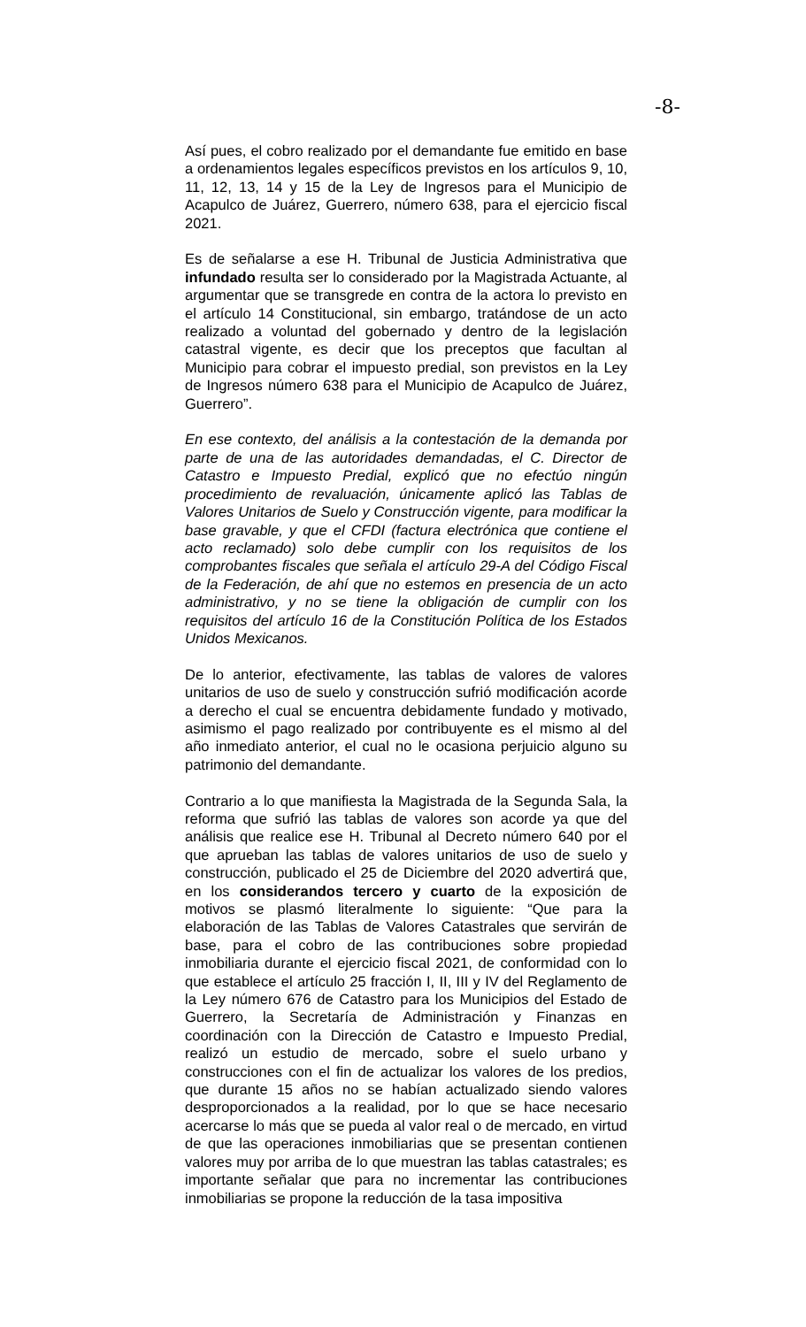-8-
Así pues, el cobro realizado por el demandante fue emitido en base a ordenamientos legales específicos previstos en los artículos 9, 10, 11, 12, 13, 14 y 15 de la Ley de Ingresos para el Municipio de Acapulco de Juárez, Guerrero, número 638, para el ejercicio fiscal 2021.
Es de señalarse a ese H. Tribunal de Justicia Administrativa que infundado resulta ser lo considerado por la Magistrada Actuante, al argumentar que se transgrede en contra de la actora lo previsto en el artículo 14 Constitucional, sin embargo, tratándose de un acto realizado a voluntad del gobernado y dentro de la legislación catastral vigente, es decir que los preceptos que facultan al Municipio para cobrar el impuesto predial, son previstos en la Ley de Ingresos número 638 para el Municipio de Acapulco de Juárez, Guerrero”.
En ese contexto, del análisis a la contestación de la demanda por parte de una de las autoridades demandadas, el C. Director de Catastro e Impuesto Predial, explicó que no efectúo ningún procedimiento de revaluación, únicamente aplicó las Tablas de Valores Unitarios de Suelo y Construcción vigente, para modificar la base gravable, y que el CFDI (factura electrónica que contiene el acto reclamado) solo debe cumplir con los requisitos de los comprobantes fiscales que señala el artículo 29-A del Código Fiscal de la Federación, de ahí que no estemos en presencia de un acto administrativo, y no se tiene la obligación de cumplir con los requisitos del artículo 16 de la Constitución Política de los Estados Unidos Mexicanos.
De lo anterior, efectivamente, las tablas de valores de valores unitarios de uso de suelo y construcción sufrió modificación acorde a derecho el cual se encuentra debidamente fundado y motivado, asimismo el pago realizado por contribuyente es el mismo al del año inmediato anterior, el cual no le ocasiona perjuicio alguno su patrimonio del demandante.
Contrario a lo que manifiesta la Magistrada de la Segunda Sala, la reforma que sufrió las tablas de valores son acorde ya que del análisis que realice ese H. Tribunal al Decreto número 640 por el que aprueban las tablas de valores unitarios de uso de suelo y construcción, publicado el 25 de Diciembre del 2020 advertirá que, en los considerandos tercero y cuarto de la exposición de motivos se plasmó literalmente lo siguiente: “Que para la elaboración de las Tablas de Valores Catastrales que servirán de base, para el cobro de las contribuciones sobre propiedad inmobiliaria durante el ejercicio fiscal 2021, de conformidad con lo que establece el artículo 25 fracción I, II, III y IV del Reglamento de la Ley número 676 de Catastro para los Municipios del Estado de Guerrero, la Secretaría de Administración y Finanzas en coordinación con la Dirección de Catastro e Impuesto Predial, realizó un estudio de mercado, sobre el suelo urbano y construcciones con el fin de actualizar los valores de los predios, que durante 15 años no se habían actualizado siendo valores desproporcionados a la realidad, por lo que se hace necesario acercarse lo más que se pueda al valor real o de mercado, en virtud de que las operaciones inmobiliarias que se presentan contienen valores muy por arriba de lo que muestran las tablas catastrales; es importante señalar que para no incrementar las contribuciones inmobiliarias se propone la reducción de la tasa impositiva